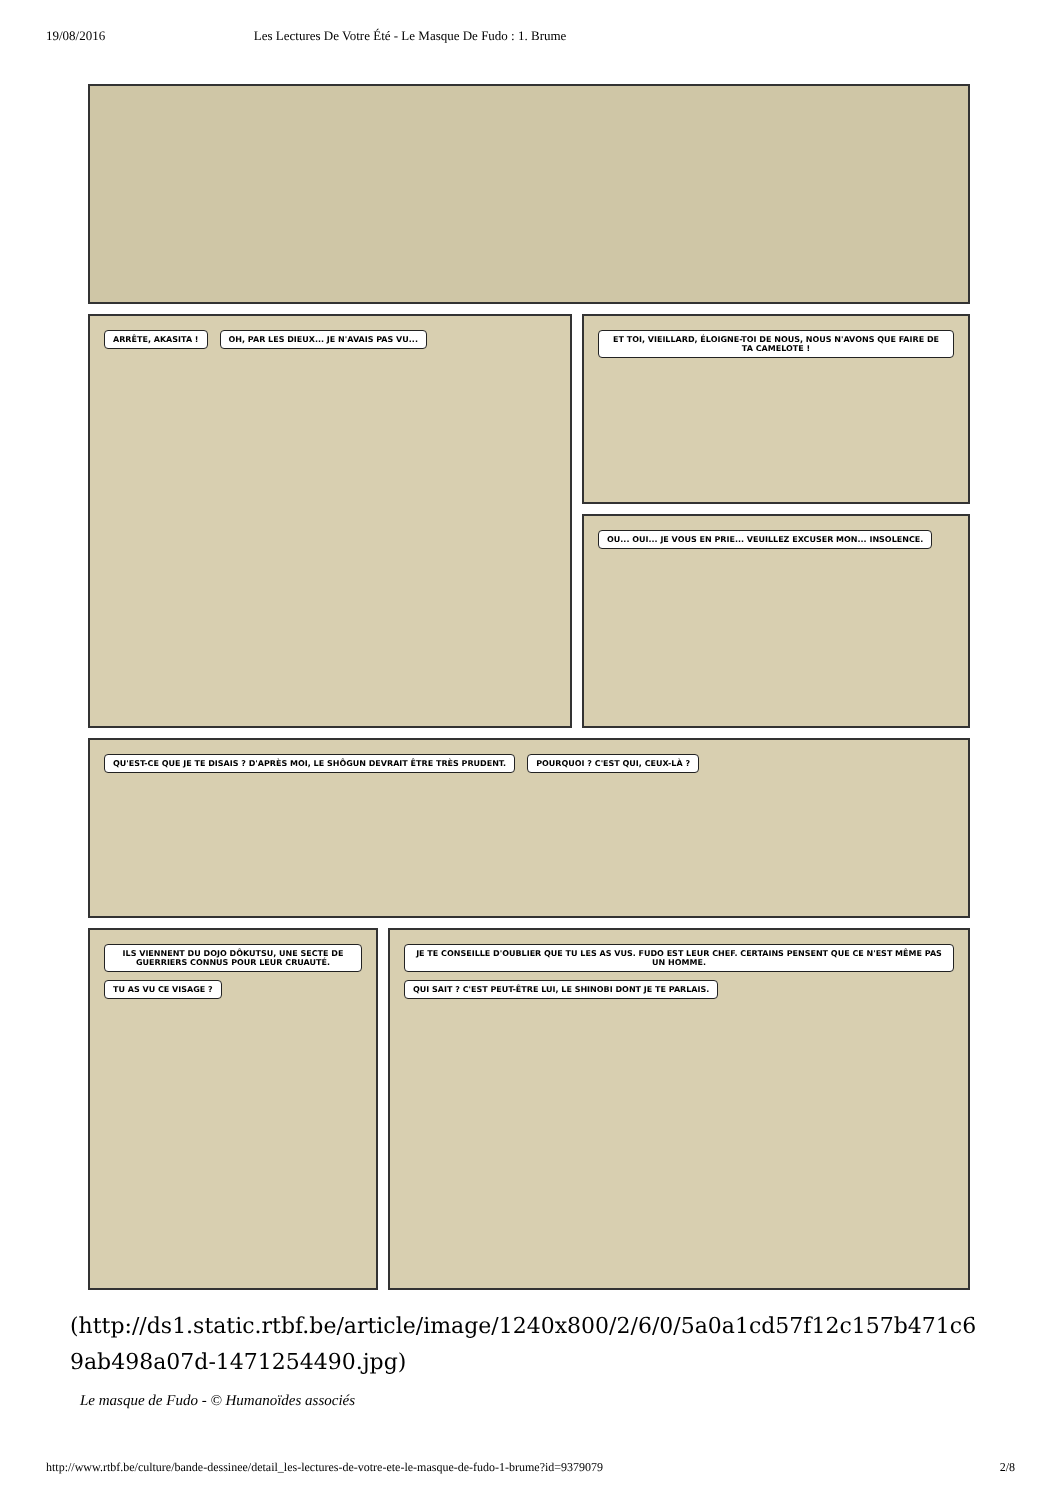19/08/2016 Les Lectures De Votre Été - Le Masque De Fudo : 1. Brume
ARRÊTE, AKASITA ! OH, PAR LES DIEUX... JE N'AVAIS PAS VU...
ET TOI, VIEILLARD, ÉLOIGNE-TOI DE NOUS, NOUS N'AVONS QUE FAIRE DE TA CAMELOTE !
OU... OUI... JE VOUS EN PRIE... VEUILLEZ EXCUSER MON... INSOLENCE.
QU'EST-CE QUE JE TE DISAIS ? D'APRÈS MOI, LE SHÔGUN DEVRAIT ÊTRE TRÈS PRUDENT. POURQUOI ? C'EST QUI, CEUX-LÀ ?
ILS VIENNENT DU DOJO DÔKUTSU, UNE SECTE DE GUERRIERS CONNUS POUR LEUR CRUAUTÉ. TU AS VU CE VISAGE ?
JE TE CONSEILLE D'OUBLIER QUE TU LES AS VUS. FUDO EST LEUR CHEF. CERTAINS PENSENT QUE CE N'EST MÊME PAS UN HOMME. QUI SAIT ? C'EST PEUT-ÊTRE LUI, LE SHINOBI DONT JE TE PARLAIS.
(http://ds1.static.rtbf.be/article/image/1240x800/2/6/0/5a0a1cd57f12c157b471c69ab498a07d-1471254490.jpg)
Le masque de Fudo - © Humanoïdes associés
http://www.rtbf.be/culture/bande-dessinee/detail_les-lectures-de-votre-ete-le-masque-de-fudo-1-brume?id=9379079 2/8